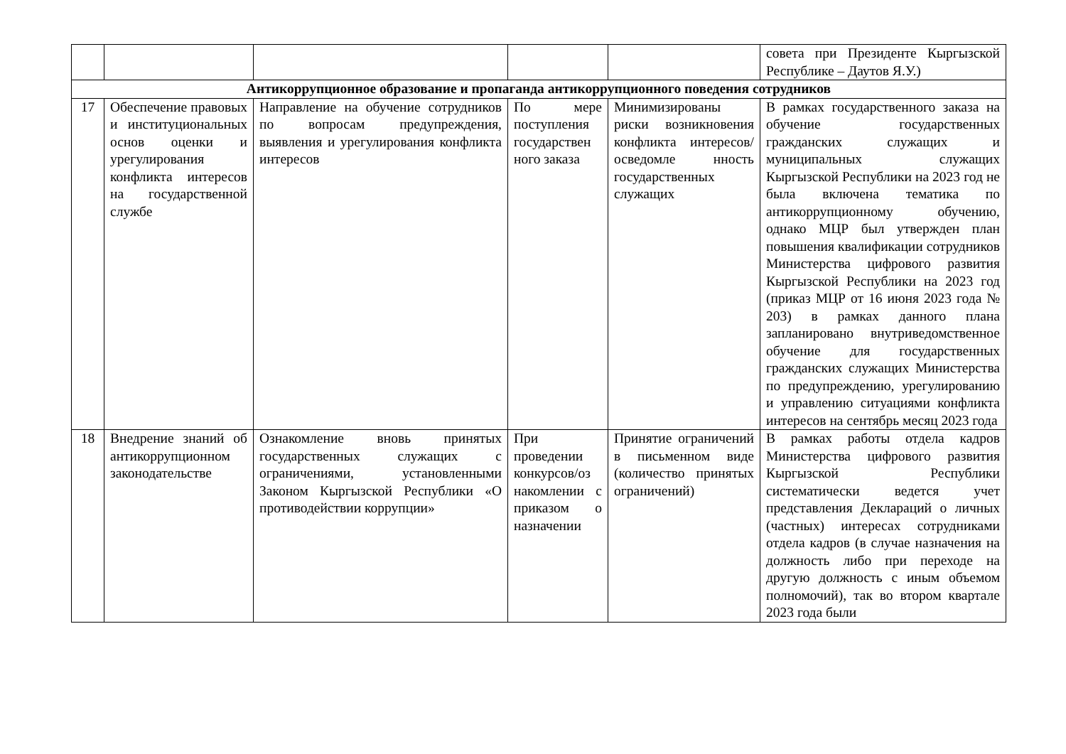| | | | | | совета при Президенте Кыргызской Республике – Даутов Я.У.) |
| Антикоррупционное образование и пропаганда антикоррупционного поведения сотрудников | | | | | |
| 17 | Обеспечение правовых и институциональных основ оценки и урегулирования конфликта интересов на государственной службе | Направление на обучение сотрудников по вопросам предупреждения, выявления и урегулирования конфликта интересов | По мере поступления государствен ного заказа | Минимизированы риски возникновения конфликта интересов/осведомле нность государственных служащих | В рамках государственного заказа на обучение государственных гражданских служащих и муниципальных служащих Кыргызской Республики на 2023 год не была включена тематика по антикоррупционному обучению, однако МЦР был утвержден план повышения квалификации сотрудников Министерства цифрового развития Кыргызской Республики на 2023 год (приказ МЦР от 16 июня 2023 года № 203) в рамках данного плана запланировано внутриведомственное обучение для государственных гражданских служащих Министерства по предупреждению, урегулированию и управлению ситуациями конфликта интересов на сентябрь месяц 2023 года |
| 18 | Внедрение знаний об антикоррупционном законодательстве | Ознакомление вновь принятых государственных служащих с ограничениями, установленными Законом Кыргызской Республики «О противодействии коррупции» | При проведении конкурсов/оз накомлении с приказом о назначении | Принятие ограничений в письменном виде (количество принятых ограничений) | В рамках работы отдела кадров Министерства цифрового развития Кыргызской Республики систематически ведется учет представления Деклараций о личных (частных) интересах сотрудниками отдела кадров (в случае назначения на должность либо при переходе на другую должность с иным объемом полномочий), так во втором квартале 2023 года были |